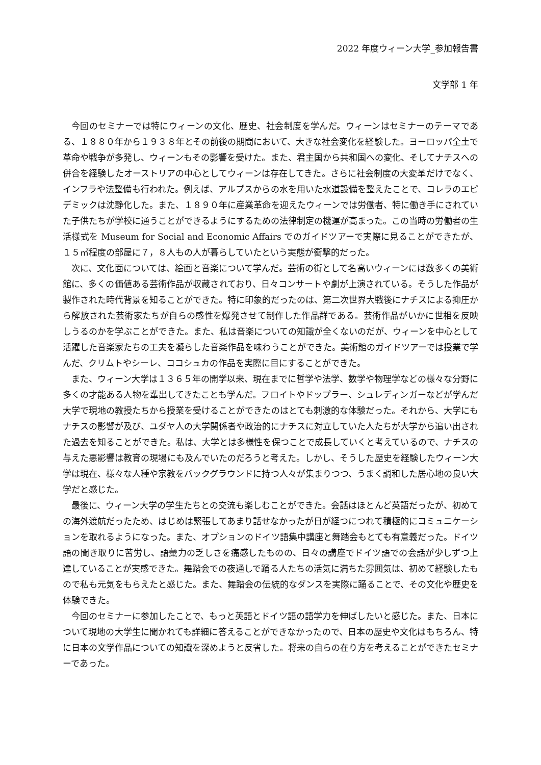2022 年度ウィーン大学_参加報告書
文学部 1 年
今回のセミナーでは特にウィーンの文化、歴史、社会制度を学んだ。ウィーンはセミナーのテーマである、１８８０年から１９３８年とその前後の期間において、大きな社会変化を経験した。ヨーロッパ全土で革命や戦争が多発し、ウィーンもその影響を受けた。また、君主国から共和国への変化、そしてナチスへの併合を経験したオーストリアの中心としてウィーンは存在してきた。さらに社会制度の大変革だけでなく、インフラや法整備も行われた。例えば、アルプスからの水を用いた水道設備を整えたことで、コレラのエピデミックは沈静化した。また、１８９０年に産業革命を迎えたウィーンでは労働者、特に働き手にされていた子供たちが学校に通うことができるようにするための法律制定の機運が高まった。この当時の労働者の生活様式を Museum for Social and Economic Affairs でのガイドツアーで実際に見ることができたが、１５㎡程度の部屋に７，８人もの人が暮らしていたという実態が衝撃的だった。
次に、文化面については、絵画と音楽について学んだ。芸術の街として名高いウィーンには数多くの美術館に、多くの価値ある芸術作品が収蔵されており、日々コンサートや劇が上演されている。そうした作品が製作された時代背景を知ることができた。特に印象的だったのは、第二次世界大戦後にナチスによる抑圧から解放された芸術家たちが自らの感性を爆発させて制作した作品群である。芸術作品がいかに世相を反映しうるのかを学ぶことができた。また、私は音楽についての知識が全くないのだが、ウィーンを中心として活躍した音楽家たちの工夫を凝らした音楽作品を味わうことができた。美術館のガイドツアーでは授業で学んだ、クリムトやシーレ、ココシュカの作品を実際に目にすることができた。
また、ウィーン大学は１３６５年の開学以来、現在までに哲学や法学、数学や物理学などの様々な分野に多くの才能ある人物を輩出してきたことも学んだ。フロイトやドップラー、シュレディンガーなどが学んだ大学で現地の教授たちから授業を受けることができたのはとても刺激的な体験だった。それから、大学にもナチスの影響が及び、ユダヤ人の大学関係者や政治的にナチスに対立していた人たちが大学から追い出された過去を知ることができた。私は、大学とは多様性を保つことで成長していくと考えているので、ナチスの与えた悪影響は教育の現場にも及んでいたのだろうと考えた。しかし、そうした歴史を経験したウィーン大学は現在、様々な人種や宗教をバックグラウンドに持つ人々が集まりつつ、うまく調和した居心地の良い大学だと感じた。
最後に、ウィーン大学の学生たちとの交流も楽しむことができた。会話はほとんど英語だったが、初めての海外渡航だったため、はじめは緊張してあまり話せなかったが日が経つにつれて積極的にコミュニケーションを取れるようになった。また、オプションのドイツ語集中講座と舞踏会もとても有意義だった。ドイツ語の聞き取りに苦労し、語彙力の乏しさを痛感したものの、日々の講座でドイツ語での会話が少しずつ上達していることが実感できた。舞踏会での夜通しで踊る人たちの活気に満ちた雰囲気は、初めて経験したもので私も元気をもらえたと感じた。また、舞踏会の伝統的なダンスを実際に踊ることで、その文化や歴史を体験できた。
今回のセミナーに参加したことで、もっと英語とドイツ語の語学力を伸ばしたいと感じた。また、日本について現地の大学生に聞かれても詳細に答えることができなかったので、日本の歴史や文化はもちろん、特に日本の文学作品についての知識を深めようと反省した。将来の自らの在り方を考えることができたセミナーであった。